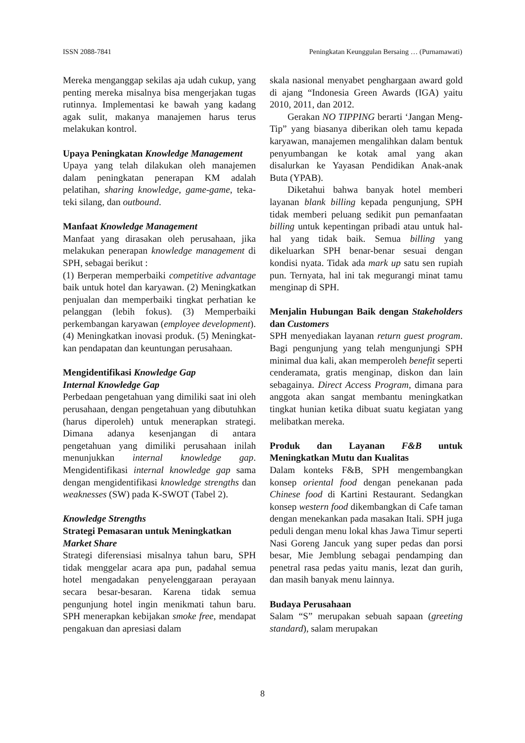ISSN 2088-7841 Peningkatan Keunggulan Bersaing … (Purnamawati)
Mereka menganggap sekilas aja udah cukup, yang penting mereka misalnya bisa menger­jakan tugas rutinnya. Implementasi ke bawah yang kadang agak sulit, makanya manajemen harus terus melakukan kontrol.
Upaya Peningkatan Knowledge Manage­ment
Upaya yang telah dilakukan oleh manajemen dalam peningkatan penerapan KM adalah pelatihan, sharing knowledge, game-game, teka-teki silang, dan outbound.
Manfaat Knowledge Management
Manfaat yang dirasakan oleh perusahaan, jika melakukan penerapan knowledge man­agement di SPH, sebagai berikut :
(1) Berperan memperbaiki competitive advantage baik untuk hotel dan karyawan. (2) Meningkatkan penjualan dan memper­baiki tingkat perhatian ke pelanggan (lebih fokus). (3) Memperbaiki perkembangan karyawan (employee development). (4) Me­ningkatkan inovasi produk. (5) Meningkat­kan pendapatan dan keuntungan perusahaan.
Mengidentifikasi Knowledge Gap
Internal Knowledge Gap
Perbedaan pengetahuan yang dimiliki saat ini oleh perusahaan, dengan pengetahuan yang dibutuhkan (harus diperoleh) untuk menerapkan strategi. Dimana adanya kesen­jangan di antara pengetahuan yang dimiliki perusahaan inilah menunjukkan internal knowledge gap. Mengidentifikasi internal knowledge gap sama dengan mengiden­tifikasi knowledge strengths dan weaknesses (SW) pada K-SWOT (Tabel 2).
Knowledge Strengths
Strategi Pemasaran untuk Meningkatkan Market Share
Strategi diferensiasi misalnya tahun baru, SPH tidak menggelar acara apa pun, padahal semua hotel mengadakan penyelenggaraan perayaan secara besar-besaran. Karena tidak semua pengunjung hotel ingin menikmati tahun baru. SPH menerapkan kebijakan smoke free, mendapat pengakuan dan apresiasi dalam
skala nasional menyabet penghargaan award gold di ajang “Indonesia Green Awards (IGA) yaitu 2010, 2011, dan 2012.
Gerakan NO TIPPING berarti ‘Jangan Meng-Tip” yang biasanya diberikan oleh tamu kepada karyawan, manajemen menga­lihkan dalam bentuk penyumbangan ke kotak amal yang akan disalurkan ke Yayasan Pendidikan Anak-anak Buta (YPAB).
Diketahui bahwa banyak hotel memberi layanan blank billing kepada pengun­jung, SPH tidak memberi peluang sedikit pun pemanfaatan billing untuk kepentingan pribadi atau untuk hal-hal yang tidak baik. Semua billing yang dikeluarkan SPH benar-benar sesuai dengan kondisi nyata. Tidak ada mark up satu sen rupiah pun. Ternyata, hal ini tak megurangi minat tamu menginap di SPH.
Menjalin Hubungan Baik dengan Stakeholders dan Customers
SPH menyediakan layanan return guest program. Bagi pengunjung yang telah mengunjungi SPH minimal dua kali, akan memperoleh benefit seperti cenderamata, gratis menginap, diskon dan lain sebagainya. Direct Access Program, dimana para ang­gota akan sangat membantu meningkatkan tingkat hunian ketika dibuat suatu kegiatan yang melibatkan mereka.
Produk dan Layanan F&B untuk Meningkatkan Mutu dan Kualitas
Dalam konteks F&B, SPH mengembangkan konsep oriental food dengan penekanan pada Chinese food di Kartini Restaurant. Sedangkan konsep western food dikembang­kan di Cafe taman dengan menekankan pada masakan Itali. SPH juga peduli dengan menu lokal khas Jawa Timur seperti Nasi Goreng Jancuk yang super pedas dan porsi besar, Mie Jemblung sebagai pendamping dan penetral rasa pedas yaitu manis, lezat dan gurih, dan masih banyak menu lainnya.
Budaya Perusahaan
Salam “S” merupakan sebuah sapaan (greeting standard), salam merupakan
8